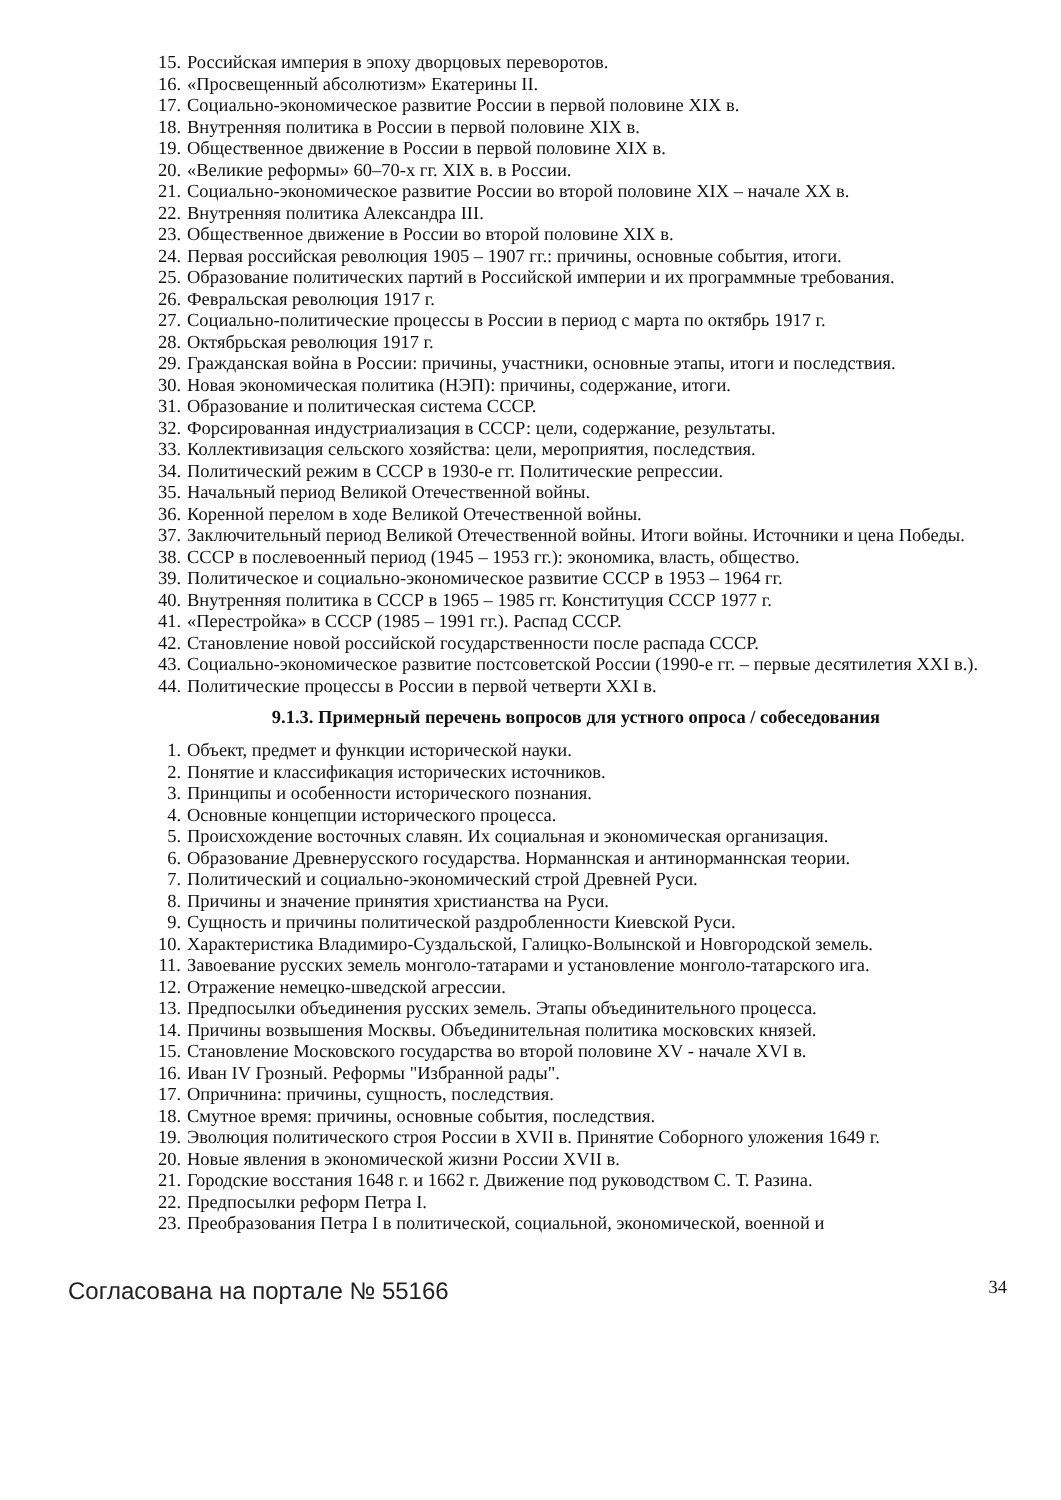15. Российская империя в эпоху дворцовых переворотов.
16. «Просвещенный абсолютизм» Екатерины II.
17. Социально-экономическое развитие России в первой половине XIX в.
18. Внутренняя политика в России в первой половине XIX в.
19. Общественное движение в России в первой половине XIX в.
20. «Великие реформы» 60–70-х гг. XIX в. в России.
21. Социально-экономическое развитие России во второй половине XIX – начале XX в.
22. Внутренняя политика Александра III.
23. Общественное движение в России во второй половине XIX в.
24. Первая российская революция 1905 – 1907 гг.: причины, основные события, итоги.
25. Образование политических партий в Российской империи и их программные требования.
26. Февральская революция 1917 г.
27. Социально-политические процессы в России в период с марта по октябрь 1917 г.
28. Октябрьская революция 1917 г.
29. Гражданская война в России: причины, участники, основные этапы, итоги и последствия.
30. Новая экономическая политика (НЭП): причины, содержание, итоги.
31. Образование и политическая система СССР.
32. Форсированная индустриализация в СССР: цели, содержание, результаты.
33. Коллективизация сельского хозяйства: цели, мероприятия, последствия.
34. Политический режим в СССР в 1930-е гг. Политические репрессии.
35. Начальный период Великой Отечественной войны.
36. Коренной перелом в ходе Великой Отечественной войны.
37. Заключительный период Великой Отечественной войны. Итоги войны. Источники и цена Победы.
38. СССР в послевоенный период (1945 – 1953 гг.): экономика, власть, общество.
39. Политическое и социально-экономическое развитие СССР в 1953 – 1964 гг.
40. Внутренняя политика в СССР в 1965 – 1985 гг. Конституция СССР 1977 г.
41. «Перестройка» в СССР (1985 – 1991 гг.). Распад СССР.
42. Становление новой российской государственности после распада СССР.
43. Социально-экономическое развитие постсоветской России (1990-е гг. – первые десятилетия XXI в.).
44. Политические процессы в России в первой четверти XXI в.
9.1.3. Примерный перечень вопросов для устного опроса / собеседования
1. Объект, предмет и функции исторической науки.
2. Понятие и классификация исторических источников.
3. Принципы и особенности исторического познания.
4. Основные концепции исторического процесса.
5. Происхождение восточных славян. Их социальная и экономическая организация.
6. Образование Древнерусского государства. Норманнская и антинорманнская теории.
7. Политический и социально-экономический строй Древней Руси.
8. Причины и значение принятия христианства на Руси.
9. Сущность и причины политической раздробленности Киевской Руси.
10. Характеристика Владимиро-Суздальской, Галицко-Волынской и Новгородской земель.
11. Завоевание русских земель монголо-татарами и установление монголо-татарского ига.
12. Отражение немецко-шведской агрессии.
13. Предпосылки объединения русских земель. Этапы объединительного процесса.
14. Причины возвышения Москвы. Объединительная политика московских князей.
15. Становление Московского государства во второй половине XV - начале XVI в.
16. Иван IV Грозный. Реформы "Избранной рады".
17. Опричнина: причины, сущность, последствия.
18. Смутное время: причины, основные события, последствия.
19. Эволюция политического строя России в XVII в. Принятие Соборного уложения 1649 г.
20. Новые явления в экономической жизни России XVII в.
21. Городские восстания 1648 г. и 1662 г. Движение под руководством С. Т. Разина.
22. Предпосылки реформ Петра I.
23. Преобразования Петра I в политической, социальной, экономической, военной и
Согласована на портале № 55166 34